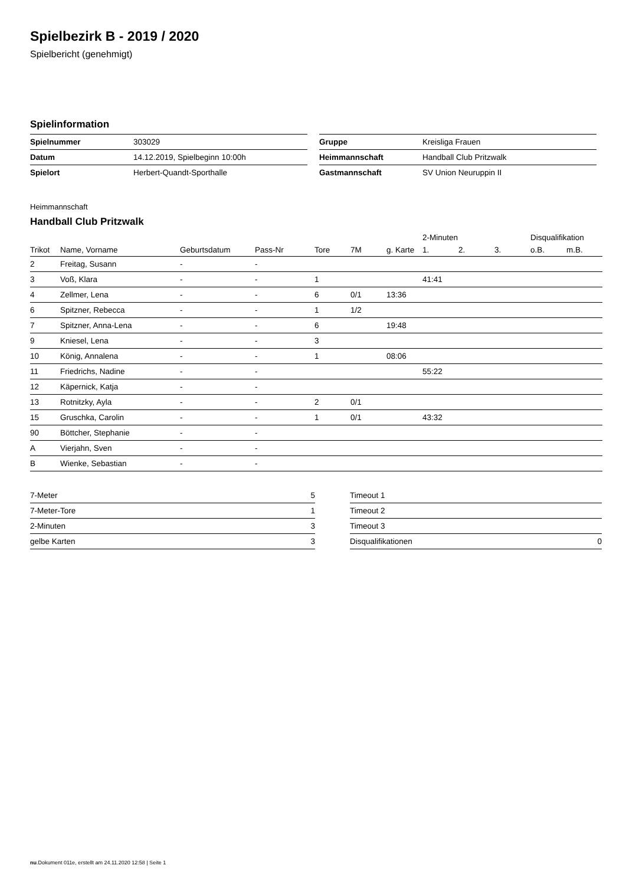Spielbezirk B - 2019 / 2020
Spielbericht (genehmigt)
Spielinformation
| Spielnummer | 303029 |
| Datum | 14.12.2019, Spielbeginn 10:00h |
| Spielort | Herbert-Quandt-Sporthalle |
| Gruppe | Kreisliga Frauen |
| Heimmannschaft | Handball Club Pritzwalk |
| Gastmannschaft | SV Union Neuruppin II |
Heimmannschaft
Handball Club Pritzwalk
| | | | | | | | 2-Minuten | | | Disqualifikation | |
| --- | --- | --- | --- | --- | --- | --- | --- | --- | --- | --- | --- |
| Trikot | Name, Vorname | Geburtsdatum | Pass-Nr | Tore | 7M | g. Karte | 1. | 2. | 3. | o.B. | m.B. |
| 2 | Freitag, Susann | - | - | | | | | | | | |
| 3 | Voß, Klara | - | - | 1 | | | 41:41 | | | | |
| 4 | Zellmer, Lena | - | - | 6 | 0/1 | 13:36 | | | | | |
| 6 | Spitzner, Rebecca | - | - | 1 | 1/2 | | | | | | |
| 7 | Spitzner, Anna-Lena | - | - | 6 | | 19:48 | | | | | |
| 9 | Kniesel, Lena | - | - | 3 | | | | | | | |
| 10 | König, Annalena | - | - | 1 | | 08:06 | | | | | |
| 11 | Friedrichs, Nadine | - | - | | | | 55:22 | | | | |
| 12 | Käpernick, Katja | - | - | | | | | | | | |
| 13 | Rotnitzky, Ayla | - | - | 2 | 0/1 | | | | | | |
| 15 | Gruschka, Carolin | - | - | 1 | 0/1 | | 43:32 | | | | |
| 90 | Böttcher, Stephanie | - | - | | | | | | | | |
| A | Vierjahn, Sven | - | - | | | | | | | | |
| B | Wienke, Sebastian | - | - | | | | | | | | |
| 7-Meter | 5 |
| 7-Meter-Tore | 1 |
| 2-Minuten | 3 |
| gelbe Karten | 3 |
| Timeout 1 | |
| Timeout 2 | |
| Timeout 3 | |
| Disqualifikationen | 0 |
nu.Dokument 011e, erstellt am 24.11.2020 12:58 | Seite 1